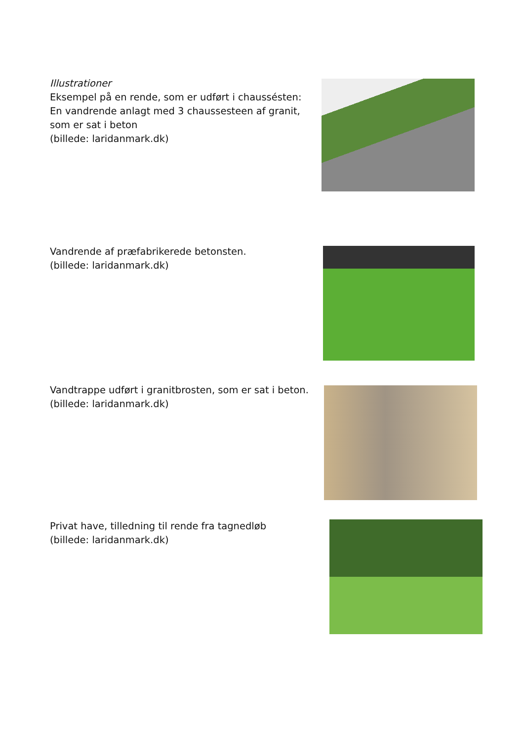Illustrationer
Eksempel på en rende, som er udført i chaussésten:
En vandrende anlagt med 3 chaussesteen af granit,
som er sat i beton
(billede: laridanmark.dk)
Vandrende af præfabrikerede betonsten.
(billede: laridanmark.dk)
Vandtrappe udført i granitbrosten, som er sat i beton.
(billede: laridanmark.dk)
Privat have, tilledning til rende fra tagnedløb
(billede: laridanmark.dk)